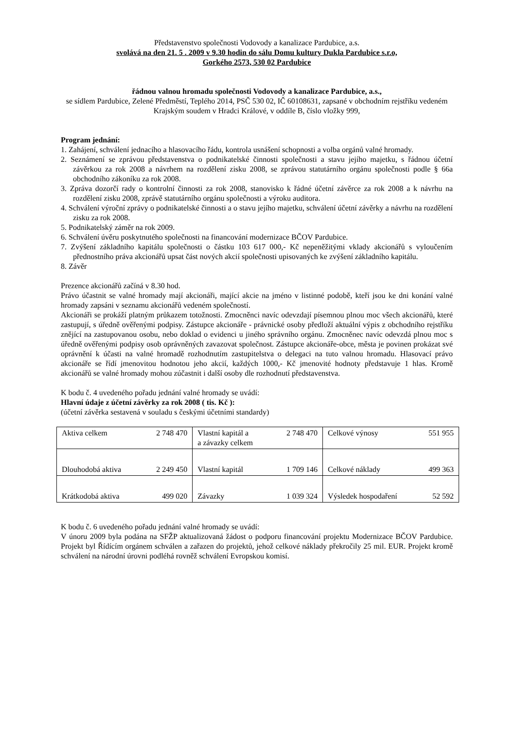Představenstvo společnosti Vodovody a kanalizace Pardubice, a.s.
svolává na den 21. 5 . 2009 v 9.30 hodin do sálu Domu kultury Dukla Pardubice s.r.o,
Gorkého 2573, 530 02 Pardubice
řádnou valnou hromadu společnosti Vodovody a kanalizace Pardubice, a.s.,
se sídlem Pardubice, Zelené Předměstí, Teplého 2014, PSČ 530 02, IČ 60108631, zapsané v obchodním rejstříku vedeném Krajským soudem v Hradci Králové, v oddíle B, číslo vložky 999,
Program jednání:
1. Zahájení, schválení jednacího a hlasovacího řádu, kontrola usnášení schopnosti a volba orgánů valné hromady.
2. Seznámení se zprávou představenstva o podnikatelské činnosti společnosti a stavu jejího majetku, s řádnou účetní závěrkou za rok 2008 a návrhem na rozdělení zisku 2008, se zprávou statutárního orgánu společnosti podle § 66a obchodního zákoníku za rok 2008.
3. Zpráva dozorčí rady o kontrolní činnosti za rok 2008, stanovisko k řádné účetní závěrce za rok 2008 a k návrhu na rozdělení zisku 2008, zprávě statutárního orgánu společnosti a výroku auditora.
4. Schválení výroční zprávy o podnikatelské činnosti a o stavu jejího majetku, schválení účetní závěrky a návrhu na rozdělení zisku za rok 2008.
5. Podnikatelský záměr na rok 2009.
6. Schválení úvěru poskytnutého společnosti na financování modernizace BČOV Pardubice.
7. Zvýšení základního kapitálu společnosti o částku 103 617 000,- Kč nepeněžitými vklady akcionářů s vyloučením přednostního práva akcionářů upsat část nových akcií společnosti upisovaných ke zvýšení základního kapitálu.
8. Závěr
Prezence akcionářů začíná v 8.30 hod.
Právo účastnit se valné hromady mají akcionáři, mající akcie na jméno v listinné podobě, kteří jsou ke dni konání valné hromady zapsáni v seznamu akcionářů vedeném společností.
Akcionáři se prokáží platným průkazem totožnosti. Zmocněnci navíc odevzdají písemnou plnou moc všech akcionářů, které zastupují, s úředně ověřenými podpisy. Zástupce akcionáře - právnické osoby předloží aktuální výpis z obchodního rejstříku znějící na zastupovanou osobu, nebo doklad o evidenci u jiného správního orgánu. Zmocněnec navíc odevzdá plnou moc s úředně ověřenými podpisy osob oprávněných zavazovat společnost. Zástupce akcionáře-obce, města je povinen prokázat své oprávnění k účasti na valné hromadě rozhodnutím zastupitelstva o delegaci na tuto valnou hromadu. Hlasovací právo akcionáře se řídí jmenovitou hodnotou jeho akcií, každých 1000,- Kč jmenovité hodnoty představuje 1 hlas. Kromě akcionářů se valné hromady mohou zúčastnit i další osoby dle rozhodnutí představenstva.
K bodu č. 4 uvedeného pořadu jednání valné hromady se uvádí:
Hlavní údaje z účetní závěrky za rok 2008 ( tis. Kč ):
(účetní závěrka sestavená v souladu s českými účetními standardy)
| Aktiva celkem 2 748 470 | Vlastní kapitál a a závazky celkem 2 748 470 | Celkové výnosy 551 955 |
| Dlouhodobá aktiva 2 249 450 | Vlastní kapitál 1 709 146 | Celkové náklady 499 363 |
| Krátkodobá aktiva 499 020 | Závazky 1 039 324 | Výsledek hospodaření 52 592 |
K bodu č. 6 uvedeného pořadu jednání valné hromady se uvádí:
V únoru 2009 byla podána na SFŽP aktualizovaná žádost o podporu financování projektu Modernizace BČOV Pardubice. Projekt byl Řídícím orgánem schválen a zařazen do projektů, jehož celkové náklady překročily 25 mil. EUR. Projekt kromě schválení na národní úrovni podléhá rovněž schválení Evropskou komisí.